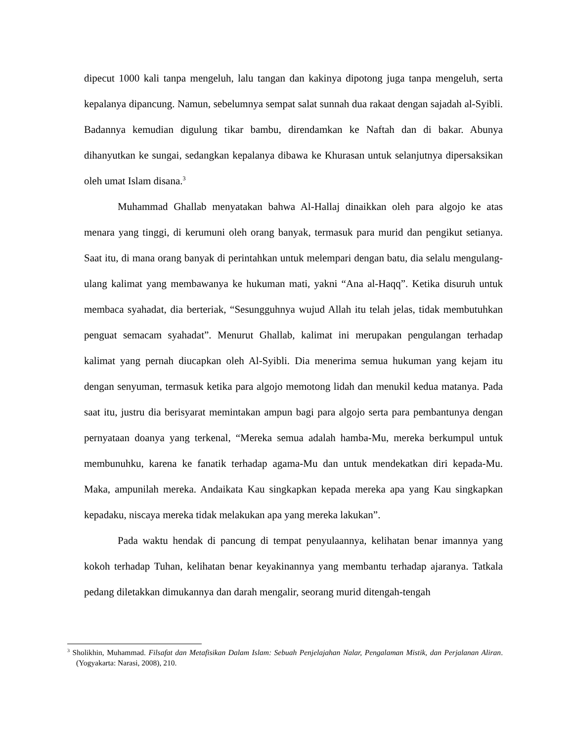dipecut 1000 kali tanpa mengeluh, lalu tangan dan kakinya dipotong juga tanpa mengeluh, serta kepalanya dipancung. Namun, sebelumnya sempat salat sunnah dua rakaat dengan sajadah al-Syibli. Badannya kemudian digulung tikar bambu, direndamkan ke Naftah dan di bakar. Abunya dihanyutkan ke sungai, sedangkan kepalanya dibawa ke Khurasan untuk selanjutnya dipersaksikan oleh umat Islam disana.<sup>3</sup>
Muhammad Ghallab menyatakan bahwa Al-Hallaj dinaikkan oleh para algojo ke atas menara yang tinggi, di kerumuni oleh orang banyak, termasuk para murid dan pengikut setianya. Saat itu, di mana orang banyak di perintahkan untuk melempari dengan batu, dia selalu mengulang-ulang kalimat yang membawanya ke hukuman mati, yakni “Ana al-Haqq”. Ketika disuruh untuk membaca syahadat, dia berteriak, “Sesungguhnya wujud Allah itu telah jelas, tidak membutuhkan penguat semacam syahadat”. Menurut Ghallab, kalimat ini merupakan pengulangan terhadap kalimat yang pernah diucapkan oleh Al-Syibli. Dia menerima semua hukuman yang kejam itu dengan senyuman, termasuk ketika para algojo memotong lidah dan menukil kedua matanya. Pada saat itu, justru dia berisyarat memintakan ampun bagi para algojo serta para pembantunya dengan pernyataan doanya yang terkenal, “Mereka semua adalah hamba-Mu, mereka berkumpul untuk membunuhku, karena ke fanatik terhadap agama-Mu dan untuk mendekatkan diri kepada-Mu. Maka, ampunilah mereka. Andaikata Kau singkapkan kepada mereka apa yang Kau singkapkan kepadaku, niscaya mereka tidak melakukan apa yang mereka lakukan”.
Pada waktu hendak di pancung di tempat penyulaannya, kelihatan benar imannya yang kokoh terhadap Tuhan, kelihatan benar keyakinannya yang membantu terhadap ajaranya. Tatkala pedang diletakkan dimukannya dan darah mengalir, seorang murid ditengah-tengah
<sup>3</sup> Sholikhin, Muhammad. Filsafat dan Metafisikan Dalam Islam: Sebuah Penjelajahan Nalar, Pengalaman Mistik, dan Perjalanan Aliran. (Yogyakarta: Narasi, 2008), 210.